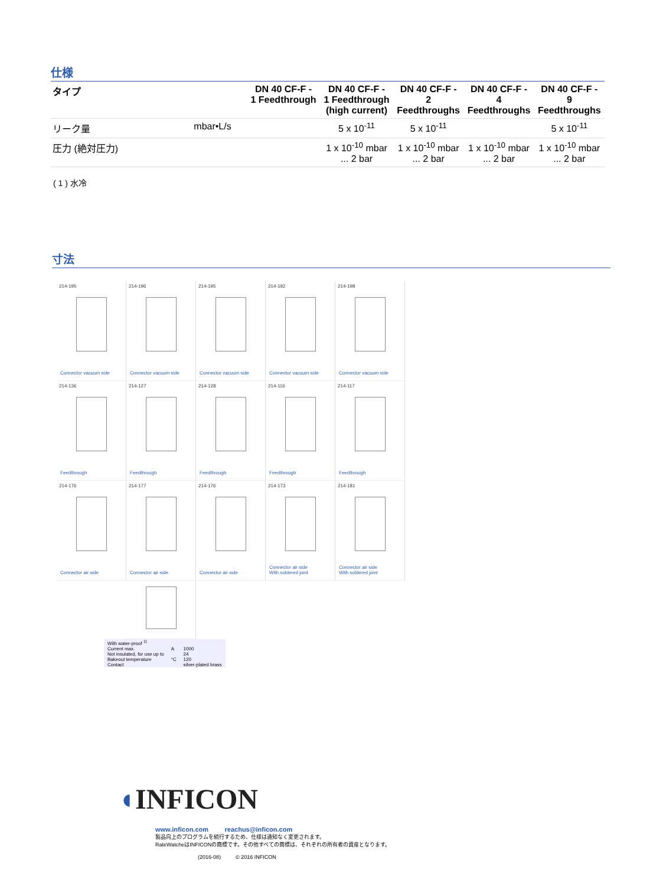仕様
| タイプ | | DN 40 CF-F - 1 Feedthrough | DN 40 CF-F - 1 Feedthrough (high current) | DN 40 CF-F - 2 Feedthroughs | DN 40 CF-F - 4 Feedthroughs | DN 40 CF-F - 9 Feedthroughs |
| リーク量 | mbar•L/s | | 5 x 10<sup>-11</sup> | 5 x 10<sup>-11</sup> | | 5 x 10<sup>-11</sup> |
| 圧力 (絶対圧力) | | | 1 x 10<sup>-10</sup> mbar ... 2 bar | 1 x 10<sup>-10</sup> mbar ... 2 bar | 1 x 10<sup>-10</sup> mbar ... 2 bar | 1 x 10<sup>-10</sup> mbar ... 2 bar |
( 1 ) 水冷
寸法
214-195
Connector vacuum side
214-196
Connector vacuum side
214-195
Connector vacuum side
214-192
Connector vacuum side
214-198
Connector vacuum side
214-136
Feedthrough
214-127
Feedthrough
214-128
Feedthrough
214-116
Feedthrough
214-117
Feedthrough
214-176
Connector air side
214-177
Connector air side
214-176
Connector air side
214-173
Connector air side
With soldered joint
214-181
Connector air side
With soldered joint
| With water-proof <sup>1)</sup> | | |
| Current max. | A | 1000 |
| Not insulated, for use up to | | 24 |
| Bakeout temperature | °C | 120 |
| Contact | | silver-plated brass |
◖INFICON
www.inficon.com reachus@inficon.com
製品向上のプログラムを続行するため、仕様は通知なく変更されます。
RateWatcheはINFICONの商標です。その他すべての商標は、それぞれの所有者の資産となります。
(2016-08) © 2016 INFICON